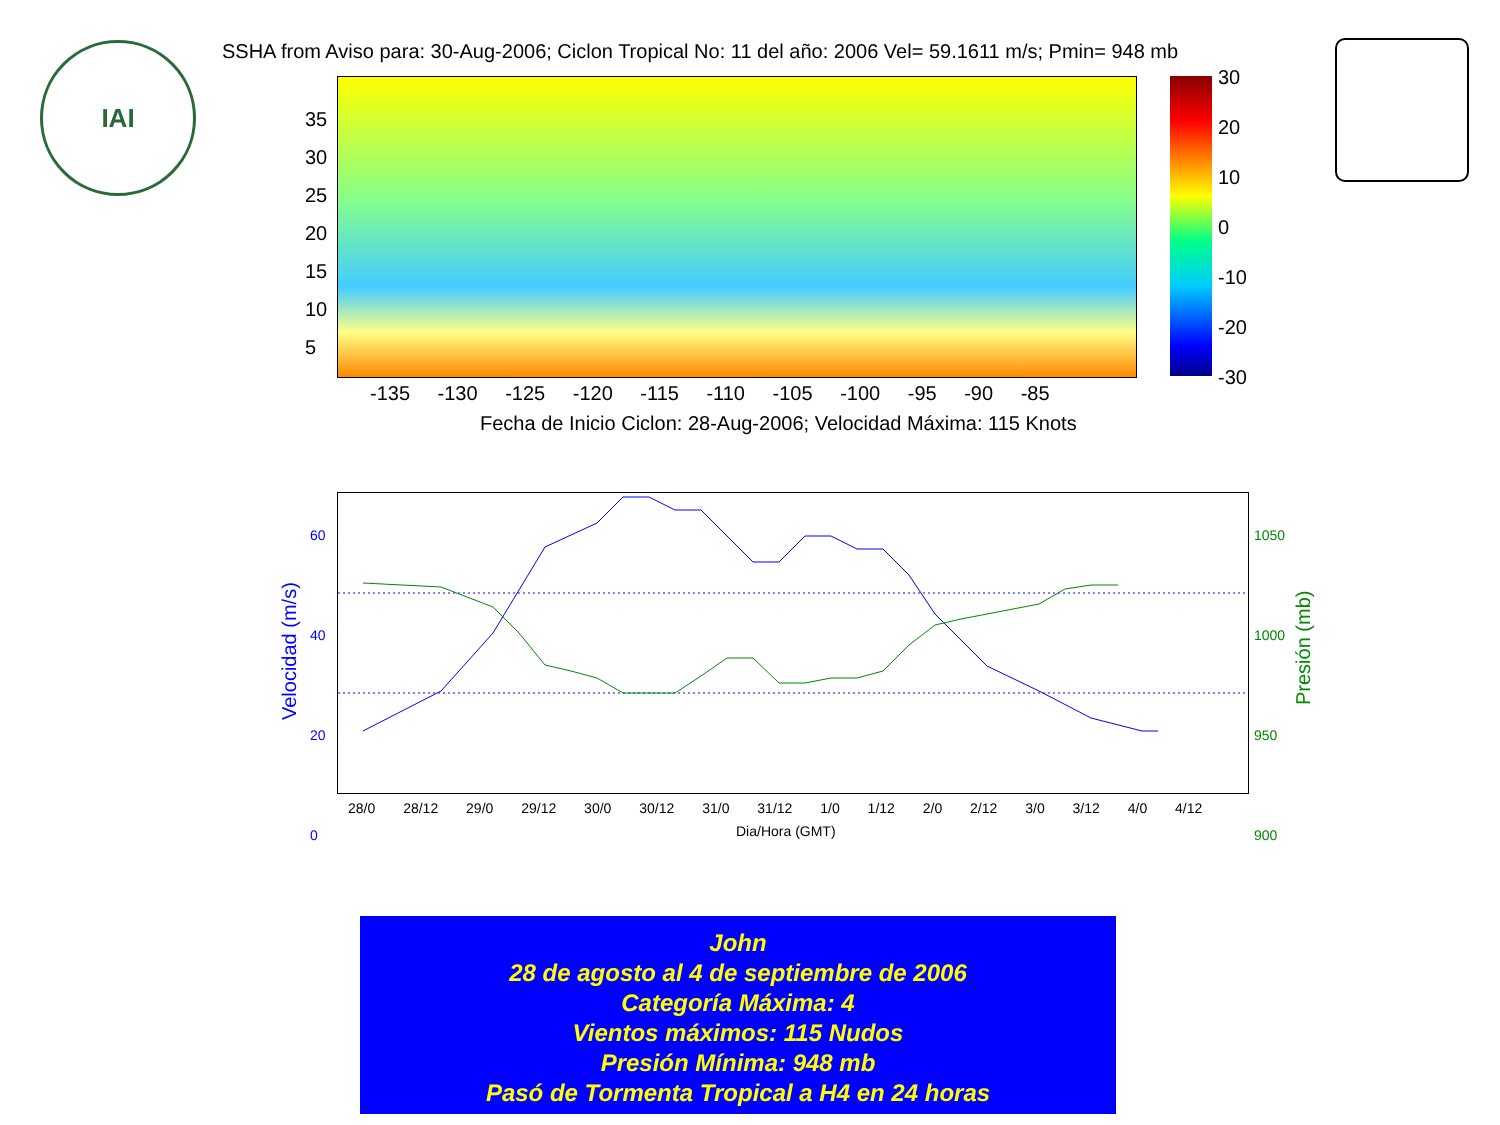IAI
SSHA from Aviso para: 30-Aug-2006; Ciclon Tropical No: 11 del año: 2006 Vel= 59.1611 m/s; Pmin= 948 mb
30
20
10
0
-10
-20
-30
35
30
25
20
15
10
5
-135 -130 -125 -120 -115 -110 -105 -100 -95 -90 -85
Fecha de Inicio Ciclon: 28-Aug-2006; Velocidad Máxima: 115 Knots
60
40
20
0
1050
1000
950
900
28/0 28/12 29/0 29/12 30/0 30/12 31/0 31/12 1/0 1/12 2/0 2/12 3/0 3/12 4/0 4/12
Dia/Hora (GMT)
Velocidad (m/s)
Presión (mb)
John
28 de agosto al 4 de septiembre de 2006
Categoría Máxima: 4
Vientos máximos: 115 Nudos
Presión Mínima: 948 mb
Pasó de Tormenta Tropical a H4 en 24 horas